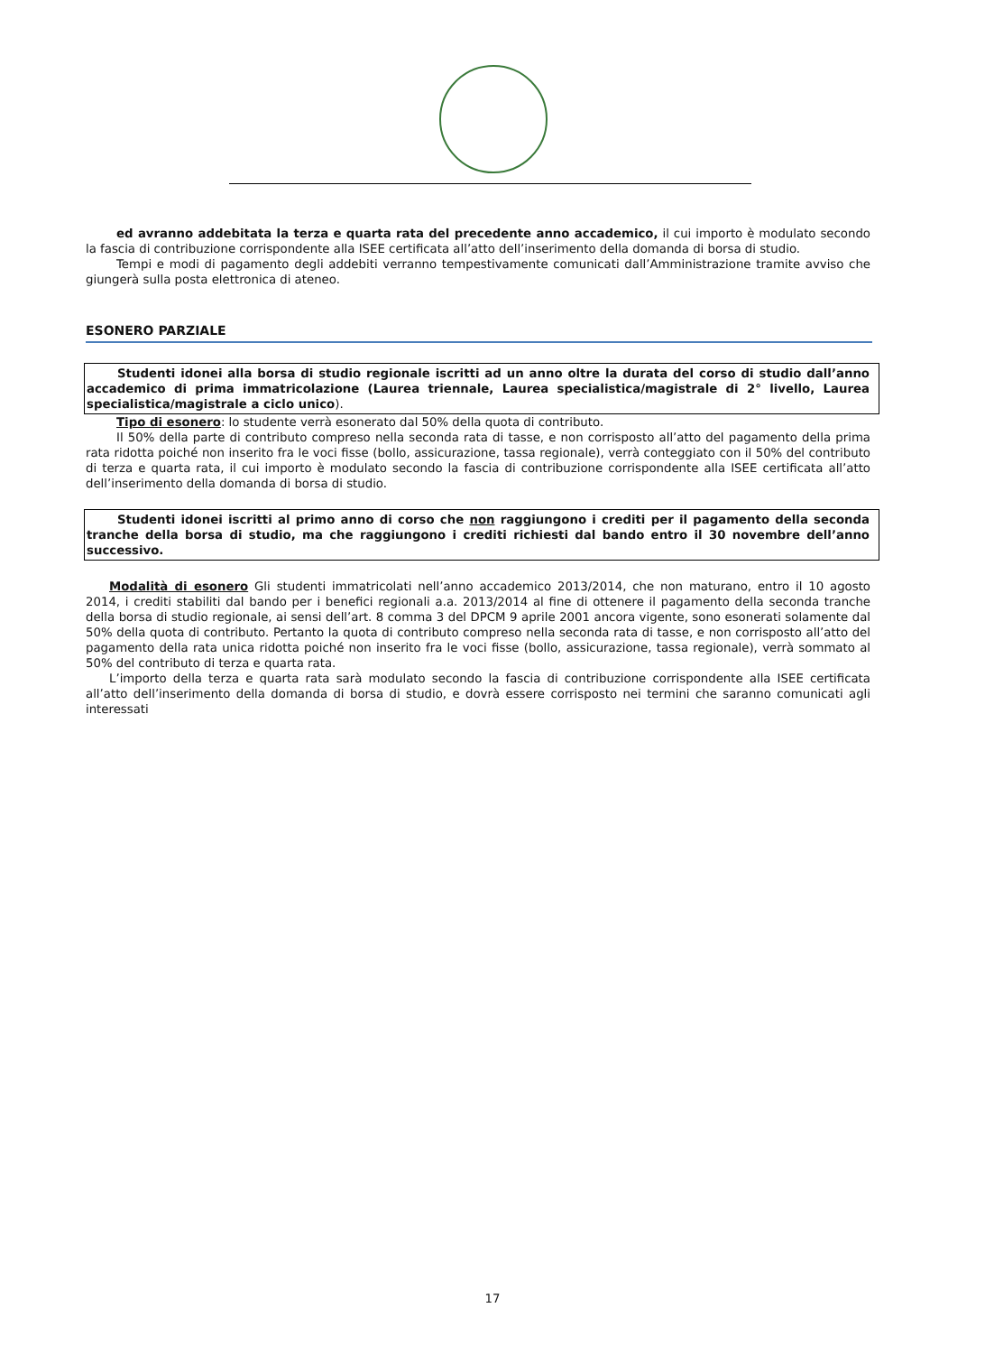ed avranno addebitata la terza e quarta rata del precedente anno accademico, il cui importo è modulato secondo la fascia di contribuzione corrispondente alla ISEE certificata all’atto dell’inserimento della domanda di borsa di studio.
Tempi e modi di pagamento degli addebiti verranno tempestivamente comunicati dall’Amministrazione tramite avviso che giungerà sulla posta elettronica di ateneo.
ESONERO PARZIALE
Studenti idonei alla borsa di studio regionale iscritti ad un anno oltre la durata del corso di studio dall’anno accademico di prima immatricolazione (Laurea triennale, Laurea specialistica/magistrale di 2° livello, Laurea specialistica/magistrale a ciclo unico).
Tipo di esonero: lo studente verrà esonerato dal 50% della quota di contributo.
Il 50% della parte di contributo compreso nella seconda rata di tasse, e non corrisposto all’atto del pagamento della prima rata ridotta poiché non inserito fra le voci fisse (bollo, assicurazione, tassa regionale), verrà conteggiato con il 50% del contributo di terza e quarta rata, il cui importo è modulato secondo la fascia di contribuzione corrispondente alla ISEE certificata all’atto dell’inserimento della domanda di borsa di studio.
Studenti idonei iscritti al primo anno di corso che non raggiungono i crediti per il pagamento della seconda tranche della borsa di studio, ma che raggiungono i crediti richiesti dal bando entro il 30 novembre dell’anno successivo.
Modalità di esonero Gli studenti immatricolati nell’anno accademico 2013/2014, che non maturano, entro il 10 agosto 2014, i crediti stabiliti dal bando per i benefici regionali a.a. 2013/2014 al fine di ottenere il pagamento della seconda tranche della borsa di studio regionale, ai sensi dell’art. 8 comma 3 del DPCM 9 aprile 2001 ancora vigente, sono esonerati solamente dal 50% della quota di contributo. Pertanto la quota di contributo compreso nella seconda rata di tasse, e non corrisposto all’atto del pagamento della rata unica ridotta poiché non inserito fra le voci fisse (bollo, assicurazione, tassa regionale), verrà sommato al 50% del contributo di terza e quarta rata.
L’importo della terza e quarta rata sarà modulato secondo la fascia di contribuzione corrispondente alla ISEE certificata all’atto dell’inserimento della domanda di borsa di studio, e dovrà essere corrisposto nei termini che saranno comunicati agli interessati
17